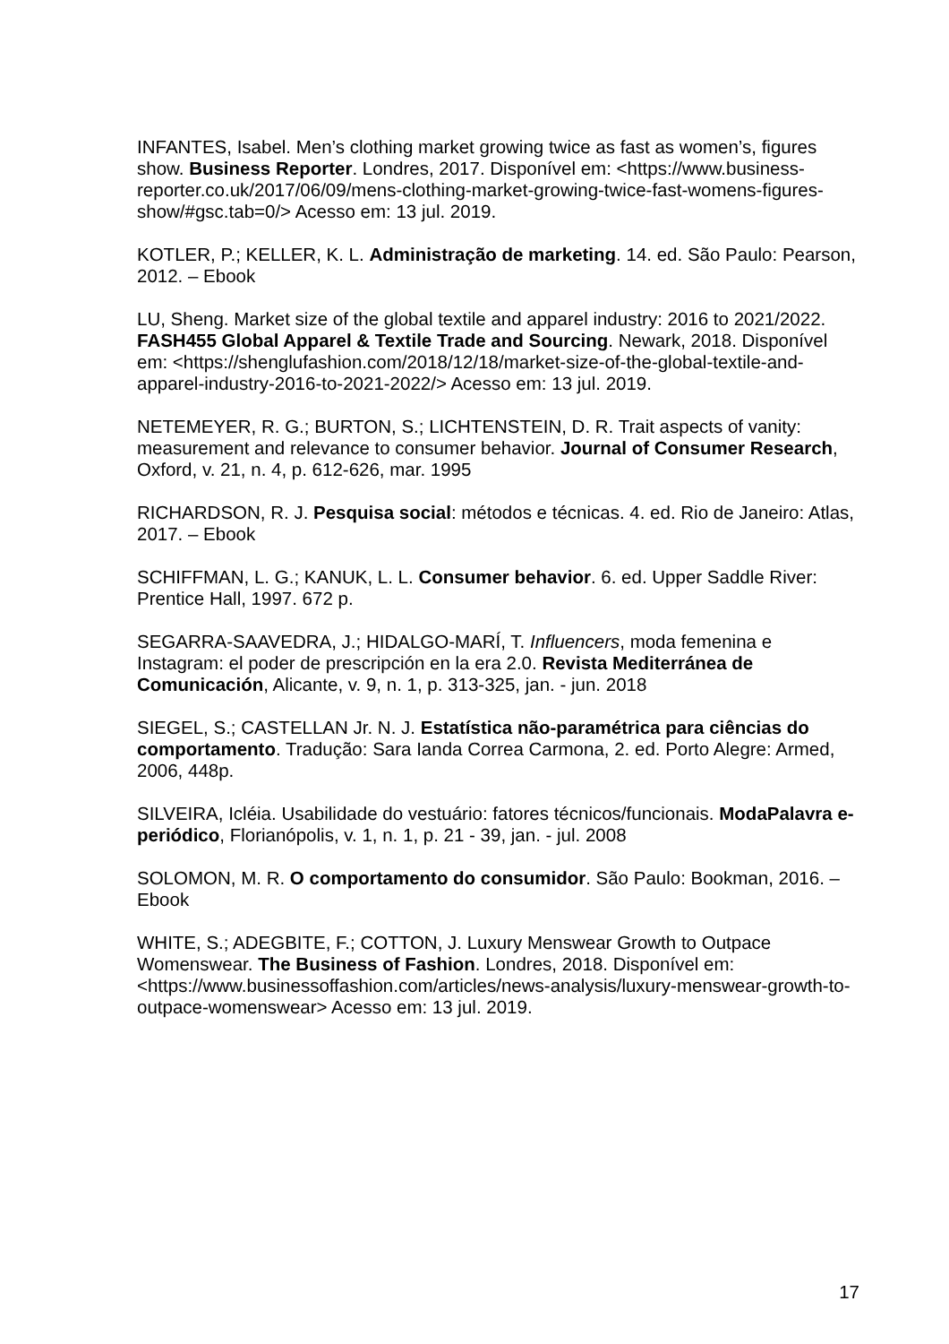INFANTES, Isabel. Men’s clothing market growing twice as fast as women’s, figures show. Business Reporter. Londres, 2017. Disponível em: <https://www.business-reporter.co.uk/2017/06/09/mens-clothing-market-growing-twice-fast-womens-figures-show/#gsc.tab=0/> Acesso em: 13 jul. 2019.
KOTLER, P.; KELLER, K. L. Administração de marketing. 14. ed. São Paulo: Pearson, 2012. – Ebook
LU, Sheng. Market size of the global textile and apparel industry: 2016 to 2021/2022. FASH455 Global Apparel & Textile Trade and Sourcing. Newark, 2018. Disponível em: <https://shenglufashion.com/2018/12/18/market-size-of-the-global-textile-and-apparel-industry-2016-to-2021-2022/> Acesso em: 13 jul. 2019.
NETEMEYER, R. G.; BURTON, S.; LICHTENSTEIN, D. R. Trait aspects of vanity: measurement and relevance to consumer behavior. Journal of Consumer Research, Oxford, v. 21, n. 4, p. 612-626, mar. 1995
RICHARDSON, R. J. Pesquisa social: métodos e técnicas. 4. ed. Rio de Janeiro: Atlas, 2017. – Ebook
SCHIFFMAN, L. G.; KANUK, L. L. Consumer behavior. 6. ed. Upper Saddle River: Prentice Hall, 1997. 672 p.
SEGARRA-SAAVEDRA, J.; HIDALGO-MARÍ, T. Influencers, moda femenina e Instagram: el poder de prescripción en la era 2.0. Revista Mediterránea de Comunicación, Alicante, v. 9, n. 1, p. 313-325, jan. - jun. 2018
SIEGEL, S.; CASTELLAN Jr. N. J. Estatística não-paramétrica para ciências do comportamento. Tradução: Sara Ianda Correa Carmona, 2. ed. Porto Alegre: Armed, 2006, 448p.
SILVEIRA, Icléia. Usabilidade do vestuário: fatores técnicos/funcionais. ModaPalavra e-periódico, Florianópolis, v. 1, n. 1, p. 21 - 39, jan. - jul. 2008
SOLOMON, M. R. O comportamento do consumidor. São Paulo: Bookman, 2016. – Ebook
WHITE, S.; ADEGBITE, F.; COTTON, J. Luxury Menswear Growth to Outpace Womenswear. The Business of Fashion. Londres, 2018. Disponível em: <https://www.businessoffashion.com/articles/news-analysis/luxury-menswear-growth-to-outpace-womenswear> Acesso em: 13 jul. 2019.
17